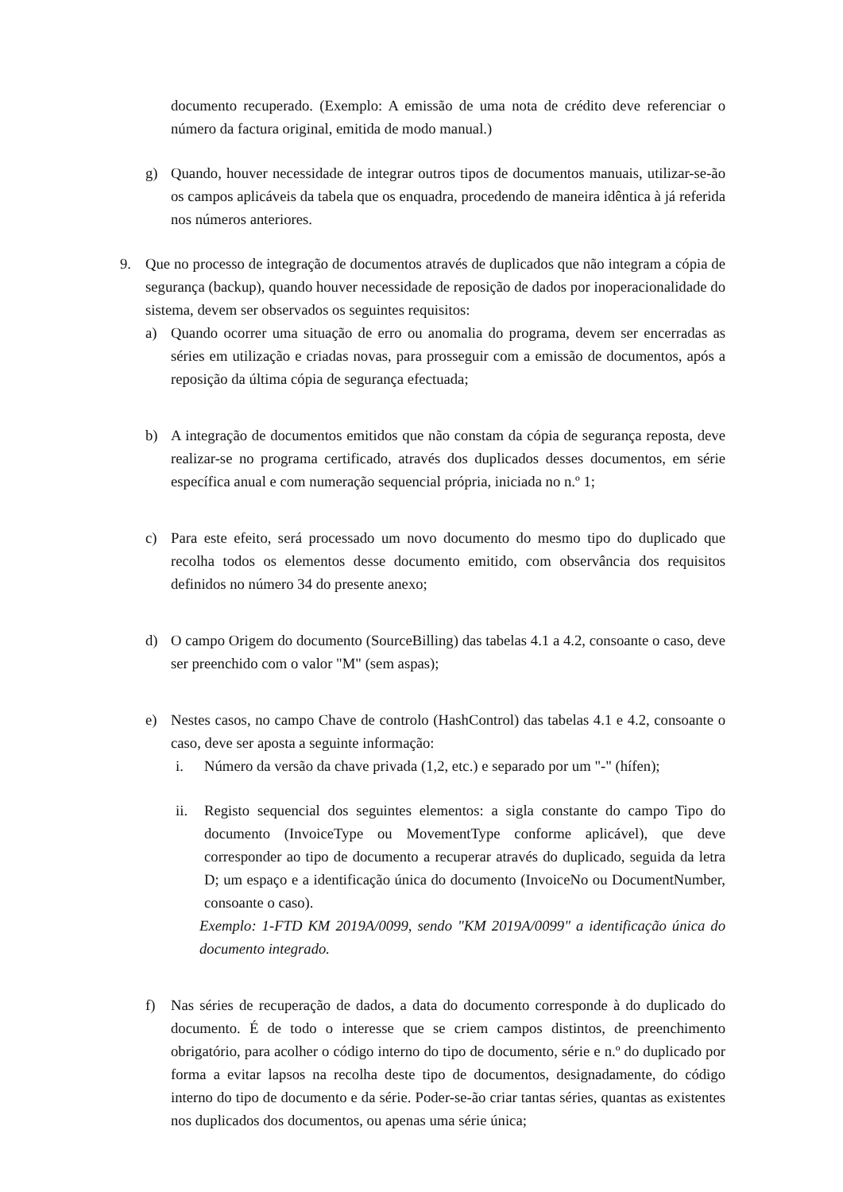documento recuperado. (Exemplo: A emissão de uma nota de crédito deve referenciar o número da factura original, emitida de modo manual.)
g) Quando, houver necessidade de integrar outros tipos de documentos manuais, utilizar-se-ão os campos aplicáveis da tabela que os enquadra, procedendo de maneira idêntica à já referida nos números anteriores.
9. Que no processo de integração de documentos através de duplicados que não integram a cópia de segurança (backup), quando houver necessidade de reposição de dados por inoperacionalidade do sistema, devem ser observados os seguintes requisitos:
a) Quando ocorrer uma situação de erro ou anomalia do programa, devem ser encerradas as séries em utilização e criadas novas, para prosseguir com a emissão de documentos, após a reposição da última cópia de segurança efectuada;
b) A integração de documentos emitidos que não constam da cópia de segurança reposta, deve realizar-se no programa certificado, através dos duplicados desses documentos, em série específica anual e com numeração sequencial própria, iniciada no n.º 1;
c) Para este efeito, será processado um novo documento do mesmo tipo do duplicado que recolha todos os elementos desse documento emitido, com observância dos requisitos definidos no número 34 do presente anexo;
d) O campo Origem do documento (SourceBilling) das tabelas 4.1 a 4.2, consoante o caso, deve ser preenchido com o valor "M" (sem aspas);
e) Nestes casos, no campo Chave de controlo (HashControl) das tabelas 4.1 e 4.2, consoante o caso, deve ser aposta a seguinte informação:
i. Número da versão da chave privada (1,2, etc.) e separado por um "-" (hífen);
ii. Registo sequencial dos seguintes elementos: a sigla constante do campo Tipo do documento (InvoiceType ou MovementType conforme aplicável), que deve corresponder ao tipo de documento a recuperar através do duplicado, seguida da letra D; um espaço e a identificação única do documento (InvoiceNo ou DocumentNumber, consoante o caso).
Exemplo: 1-FTD KM 2019A/0099, sendo "KM 2019A/0099" a identificação única do documento integrado.
f) Nas séries de recuperação de dados, a data do documento corresponde à do duplicado do documento. É de todo o interesse que se criem campos distintos, de preenchimento obrigatório, para acolher o código interno do tipo de documento, série e n.º do duplicado por forma a evitar lapsos na recolha deste tipo de documentos, designadamente, do código interno do tipo de documento e da série. Poder-se-ão criar tantas séries, quantas as existentes nos duplicados dos documentos, ou apenas uma série única;